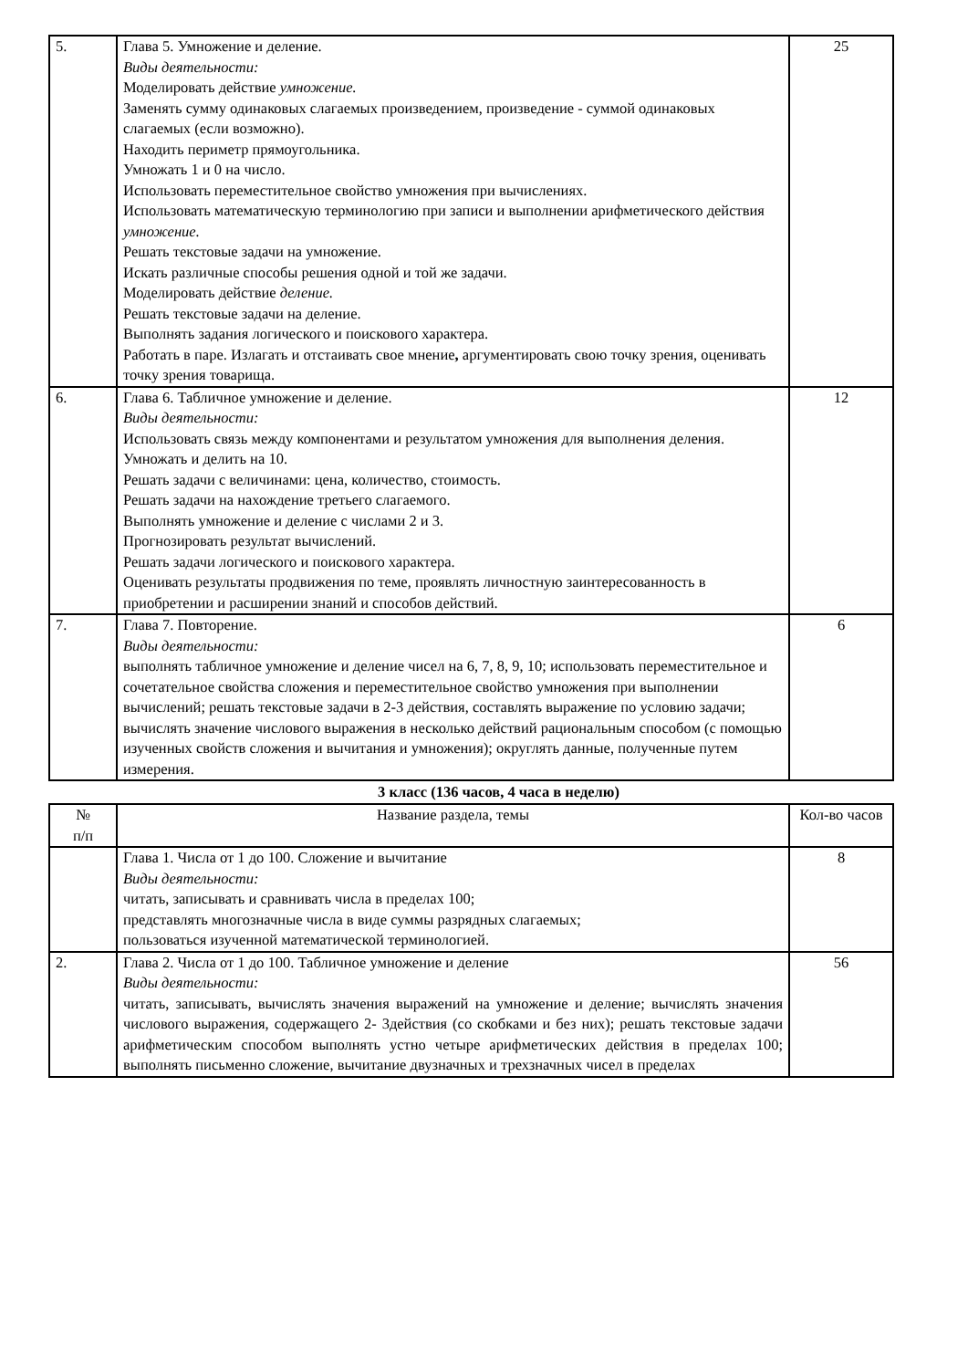| 5. | Глава 5. Умножение и деление. Виды деятельности: Моделировать действие умножение. Заменять сумму одинаковых слагаемых произведением, произведение - суммой одинаковых слагаемых (если возможно). Находить периметр прямоугольника. Умножать 1 и 0 на число. Использовать переместительное свойство умножения при вычислениях. Использовать математическую терминологию при записи и выполнении арифметического действия умножение. Решать текстовые задачи на умножение. Искать различные способы решения одной и той же задачи. Моделировать действие деление. Решать текстовые задачи на деление. Выполнять задания логического и поискового характера. Работать в паре. Излагать и отстаивать свое мнение , аргументировать свою точку зрения, оценивать точку зрения товарища. | 25 |
| 6. | Глава 6. Табличное умножение и деление. Виды деятельности: Использовать связь между компонентами и результатом умножения для выполнения деления. Умножать и делить на 10. Решать задачи с величинами: цена, количество, стоимость. Решать задачи на нахождение третьего слагаемого. Выполнять умножение и деление с числами 2 и 3. Прогнозировать результат вычислений. Решать задачи логического и поискового характера. Оценивать результаты продвижения по теме, проявлять личностную заинтересованность в приобретении и расширении знаний и способов действий. | 12 |
| 7. | Глава 7. Повторение. Виды деятельности: выполнять табличное умножение и деление чисел на 6, 7, 8, 9, 10; использовать переместительное и сочетательное свойства сложения и переместительное свойство умножения при выполнении вычислений; решать текстовые задачи в 2-3 действия, составлять выражение по условию задачи; вычислять значение числового выражения в несколько действий рациональным способом (с помощью изученных свойств сложения и вычитания и умножения); округлять данные, полученные путем измерения. | 6 |
3 класс (136 часов, 4 часа в неделю)
| № п/п | Название раздела, темы | Кол-во часов |
| | Глава 1. Числа от 1 до 100. Сложение и вычитание Виды деятельности: читать, записывать и сравнивать числа в пределах 100; представлять многозначные числа в виде суммы разрядных слагаемых; пользоваться изученной математической терминологией. | 8 |
| 2. | Глава 2. Числа от 1 до 100. Табличное умножение и деление Виды деятельности: читать, записывать, вычислять значения выражений на умножение и деление; вычислять значения числового выражения, содержащего 2- 3действия (со скобками и без них); решать текстовые задачи арифметическим способом выполнять устно четыре арифметических действия в пределах 100; выполнять письменно сложение, вычитание двузначных и трехзначных чисел в пределах | 56 |